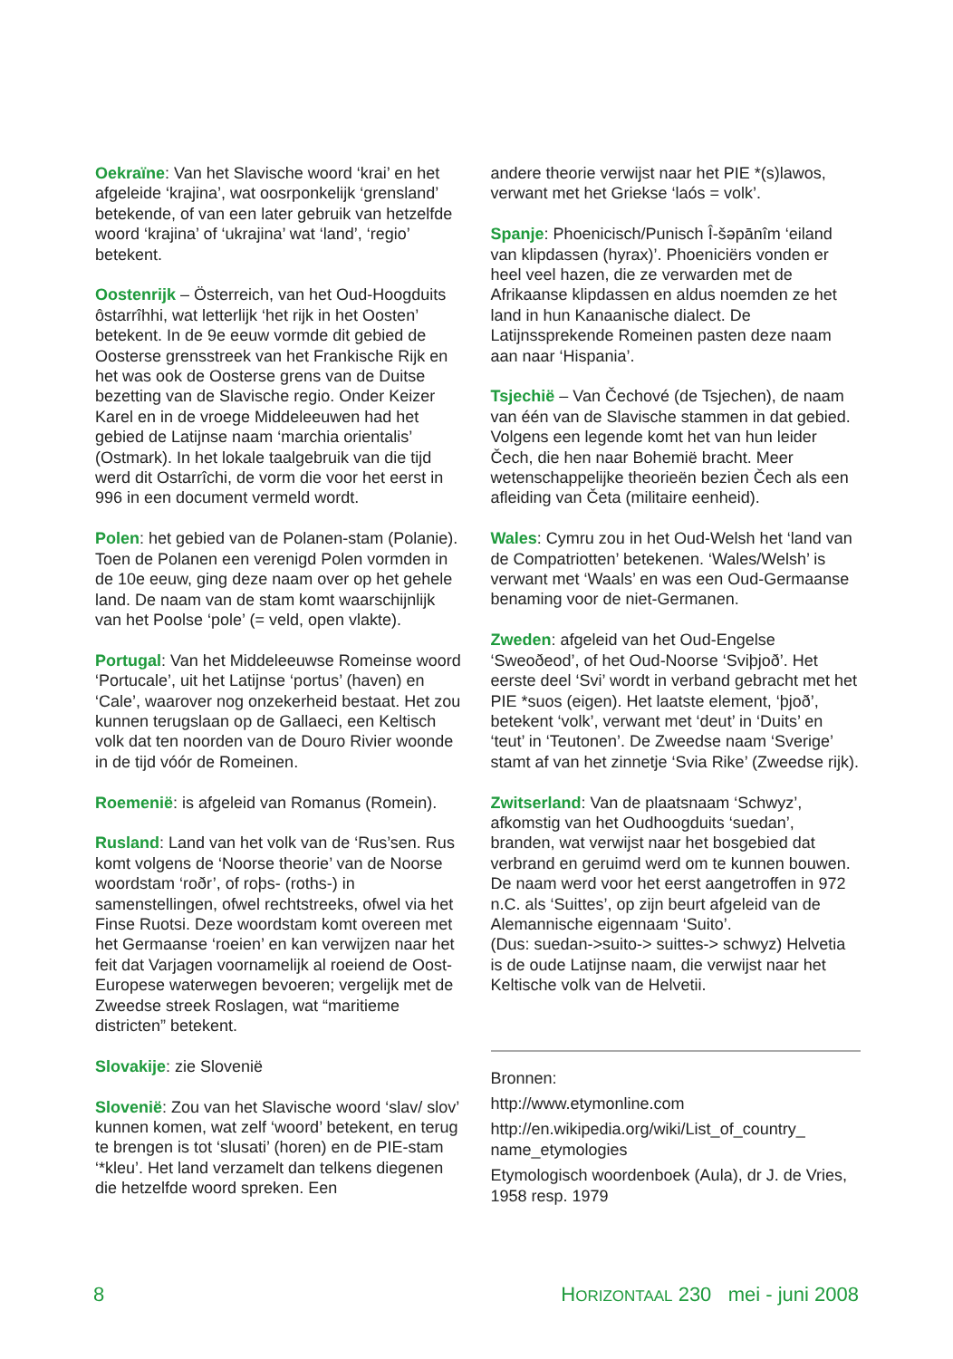Oekraïne: Van het Slavische woord ‘krai’ en het afgeleide ‘krajina’, wat oosrponkelijk ‘grensland’ betekende, of van een later gebruik van hetzelfde woord ‘krajina’ of ‘ukrajina’ wat ‘land’, ‘regio’ betekent.
Oostenrijk – Österreich, van het Oud-Hoogduits ôstarrîhhi, wat letterlijk ‘het rijk in het Oosten’ betekent. In de 9e eeuw vormde dit gebied de Oosterse grensstreek van het Frankische Rijk en het was ook de Oosterse grens van de Duitse bezetting van de Slavische regio. Onder Keizer Karel en in de vroege Middeleeuwen had het gebied de Latijnse naam ‘marchia orientalis’ (Ostmark). In het lokale taalgebruik van die tijd werd dit Ostarrîchi, de vorm die voor het eerst in 996 in een document vermeld wordt.
Polen: het gebied van de Polanen-stam (Polanie). Toen de Polanen een verenigd Polen vormden in de 10e eeuw, ging deze naam over op het gehele land. De naam van de stam komt waarschijnlijk van het Poolse ‘pole’ (= veld, open vlakte).
Portugal: Van het Middeleeuwse Romeinse woord ‘Portucale’, uit het Latijnse ‘portus’ (haven) en ‘Cale’, waarover nog onzekerheid bestaat. Het zou kunnen terugslaan op de Gallaeci, een Keltisch volk dat ten noorden van de Douro Rivier woonde in de tijd vóór de Romeinen.
Roemenië: is afgeleid van Romanus (Romein).
Rusland: Land van het volk van de ‘Rus’sen. Rus komt volgens de ‘Noorse theorie’ van de Noorse woordstam ‘roðr’, of roþs- (roths-) in samenstellingen, ofwel rechtstreeks, ofwel via het Finse Ruotsi. Deze woordstam komt overeen met het Germaanse ‘roeien’ en kan verwijzen naar het feit dat Varjagen voornamelijk al roeiend de Oost-Europese waterwegen bevoeren; vergelijk met de Zweedse streek Roslagen, wat “maritieme districten” betekent.
Slovakije: zie Slovenië
Slovenië: Zou van het Slavische woord ‘slav/ slov’ kunnen komen, wat zelf ‘woord’ betekent, en terug te brengen is tot ‘slusati’ (horen) en de PIE-stam ‘*kleu’. Het land verzamelt dan telkens diegenen die hetzelfde woord spreken. Een
andere theorie verwijst naar het PIE *(s)lawos, verwant met het Griekse ‘laós = volk’.
Spanje: Phoenicisch/Punisch Î-šəpānîm ‘eiland van klipdassen (hyrax)’. Phoeniciërs vonden er heel veel hazen, die ze verwarden met de Afrikaanse klipdassen en aldus noemden ze het land in hun Kanaanische dialect. De Latijnssprekende Romeinen pasten deze naam aan naar ‘Hispania’.
Tsjechië – Van Čechové (de Tsjechen), de naam van één van de Slavische stammen in dat gebied. Volgens een legende komt het van hun leider Čech, die hen naar Bohemië bracht. Meer wetenschappelijke theorieën bezien Čech als een afleiding van Četa (militaire eenheid).
Wales: Cymru zou in het Oud-Welsh het ‘land van de Compatriotten’ betekenen. ‘Wales/Welsh’ is verwant met ‘Waals’ en was een Oud-Germaanse benaming voor de niet-Germanen.
Zweden: afgeleid van het Oud-Engelse ‘Sweoðeod’, of het Oud-Noorse ‘Sviþjoð’. Het eerste deel ‘Svi’ wordt in verband gebracht met het PIE *suos (eigen). Het laatste element, ‘þjoð’, betekent ‘volk’, verwant met ‘deut’ in ‘Duits’ en ‘teut’ in ‘Teutonen’. De Zweedse naam ‘Sverige’ stamt af van het zinnetje ‘Svia Rike’ (Zweedse rijk).
Zwitserland: Van de plaatsnaam ‘Schwyz’, afkomstig van het Oudhoogduits ‘suedan’, branden, wat verwijst naar het bosgebied dat verbrand en geruimd werd om te kunnen bouwen. De naam werd voor het eerst aangetroffen in 972 n.C. als ‘Suittes’, op zijn beurt afgeleid van de Alemannische eigennaam ‘Suito’.
(Dus: suedan->suito-> suittes-> schwyz) Helvetia is de oude Latijnse naam, die verwijst naar het Keltische volk van de Helvetii.
Bronnen:
http://www.etymonline.com
http://en.wikipedia.org/wiki/List_of_country_ name_etymologies
Etymologisch woordenboek (Aula), dr J. de Vries, 1958 resp. 1979
8 HORIZONTAAL 230 mei - juni 2008